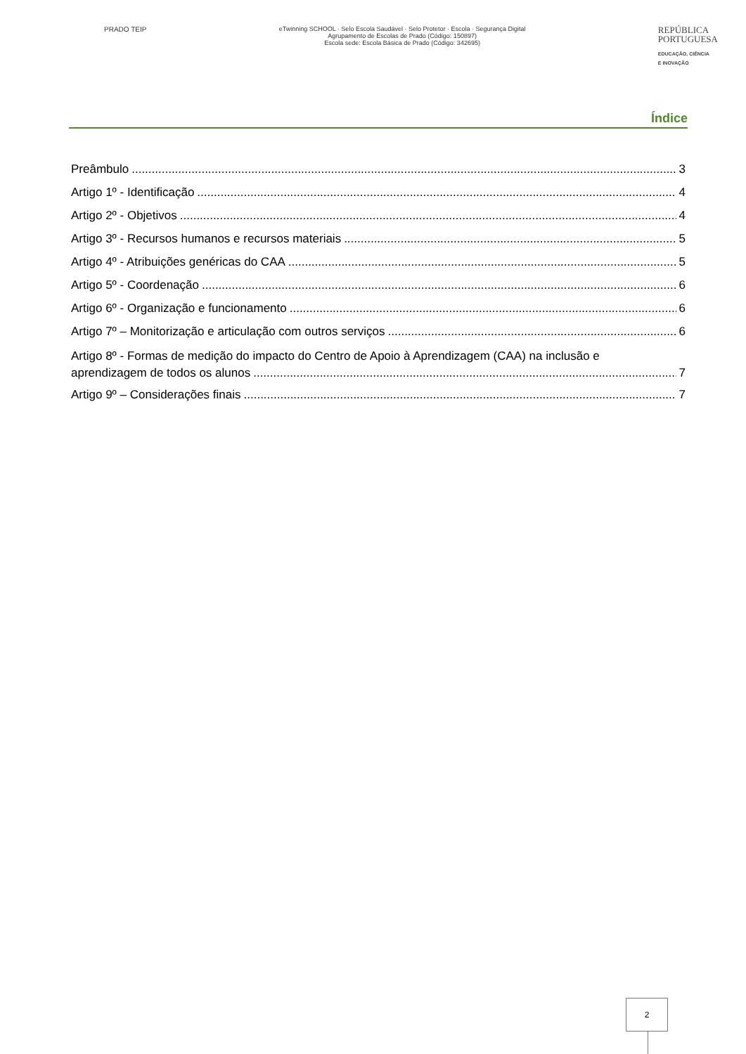PRADO TEIP eTwinning SCHOOL · Selo Escola Saudável · Selo Protetor · Escola · Segurança Digital
Agrupamento de Escolas de Prado (Código: 150897)
Escola sede: Escola Básica de Prado (Código: 342695)
REPÚBLICA
PORTUGUESA
EDUCAÇÃO, CIÊNCIA
E INOVAÇÃO
Índice
Preâmbulo 3
Artigo 1º - Identificação 4
Artigo 2º - Objetivos 4
Artigo 3º - Recursos humanos e recursos materiais 5
Artigo 4º - Atribuições genéricas do CAA 5
Artigo 5º - Coordenação 6
Artigo 6º - Organização e funcionamento 6
Artigo 7º – Monitorização e articulação com outros serviços 6
Artigo 8º - Formas de medição do impacto do Centro de Apoio à Aprendizagem (CAA) na inclusão e
aprendizagem de todos os alunos 7
Artigo 9º – Considerações finais 7
2